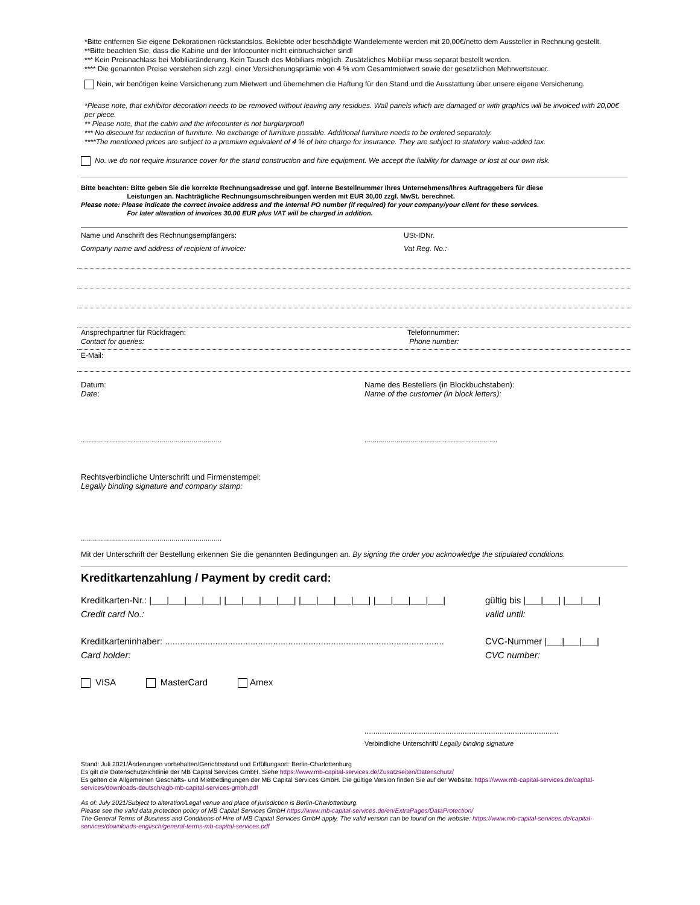*Bitte entfernen Sie eigene Dekorationen rückstandslos. Beklebte oder beschädigte Wandelemente werden mit 20,00€/netto dem Aussteller in Rechnung gestellt.
**Bitte beachten Sie, dass die Kabine und der Infocounter nicht einbruchsicher sind!
*** Kein Preisnachlass bei Mobiliaränderung. Kein Tausch des Mobiliars möglich. Zusätzliches Mobiliar muss separat bestellt werden.
**** Die genannten Preise verstehen sich zzgl. einer Versicherungsprämie von 4 % vom Gesamtmietwert sowie der gesetzlichen Mehrwertsteuer.
Nein, wir benötigen keine Versicherung zum Mietwert und übernehmen die Haftung für den Stand und die Ausstattung über unsere eigene Versicherung.
*Please note, that exhibitor decoration needs to be removed without leaving any residues. Wall panels which are damaged or with graphics will be invoiced with 20,00€ per piece.
** Please note, that the cabin and the infocounter is not burglarproof!
*** No discount for reduction of furniture. No exchange of furniture possible. Additional furniture needs to be ordered separately.
****The mentioned prices are subject to a premium equivalent of 4 % of hire charge for insurance. They are subject to statutory value-added tax.
No. we do not require insurance cover for the stand construction and hire equipment. We accept the liability for damage or lost at our own risk.
Bitte beachten: Bitte geben Sie die korrekte Rechnungsadresse und ggf. interne Bestellnummer Ihres Unternehmens/Ihres Auftraggebers für diese
Leistungen an. Nachträgliche Rechnungsumschreibungen werden mit EUR 30,00 zzgl. MwSt. berechnet.
Please note: Please indicate the correct invoice address and the internal PO number (if required) for your company/your client for these services.
For later alteration of invoices 30.00 EUR plus VAT will be charged in addition.
Name und Anschrift des Rechnungsempfängers: USt-IDNr.
Company name and address of recipient of invoice: Vat Reg. No.:
Ansprechpartner für Rückfragen:
Contact for queries:
Telefonnummer:
Phone number:
E-Mail:
Datum:
Date:
Name des Bestellers (in Blockbuchstaben):
Name of the customer (in block letters):
......................................................................
..................................................................
Rechtsverbindliche Unterschrift und Firmenstempel:
Legally binding signature and company stamp:
......................................................................
Mit der Unterschrift der Bestellung erkennen Sie die genannten Bedingungen an. By signing the order you acknowledge the stipulated conditions.
Kreditkartenzahlung / Payment by credit card:
Kreditkarten-Nr.: |___|___|___|___| |___|___|___|___| |___|___|___|___| |___|___|___|___|
Credit card No.:
gültig bis |___|___| |___|___|
valid until:
Kreditkarteninhaber: ...............................................................................................................
Card holder:
CVC-Nummer |___|___|___|
CVC number:
VISA MasterCard Amex
.........................................................................................
Verbindliche Unterschrift/ Legally binding signature
Stand: Juli 2021/Änderungen vorbehalten/Gerichtsstand und Erfüllungsort: Berlin-Charlottenburg
Es gilt die Datenschutzrichtlinie der MB Capital Services GmbH. Siehe https://www.mb-capital-services.de/Zusatzseiten/Datenschutz/
Es gelten die Allgemeinen Geschäfts- und Mietbedingungen der MB Capital Services GmbH. Die gültige Version finden Sie auf der Website: https://www.mb-capital-services.de/capital-services/downloads-deutsch/agb-mb-capital-services-gmbh.pdf
As of: July 2021/Subject to alteration/Legal venue and place of jurisdiction is Berlin-Charlottenburg.
Please see the valid data protection policy of MB Capital Services GmbH https://www.mb-capital-services.de/en/ExtraPages/DataProtection/
The General Terms of Business and Conditions of Hire of MB Capital Services GmbH apply. The valid version can be found on the website: https://www.mb-capital-services.de/capital-services/downloads-englisch/general-terms-mb-capital-services.pdf